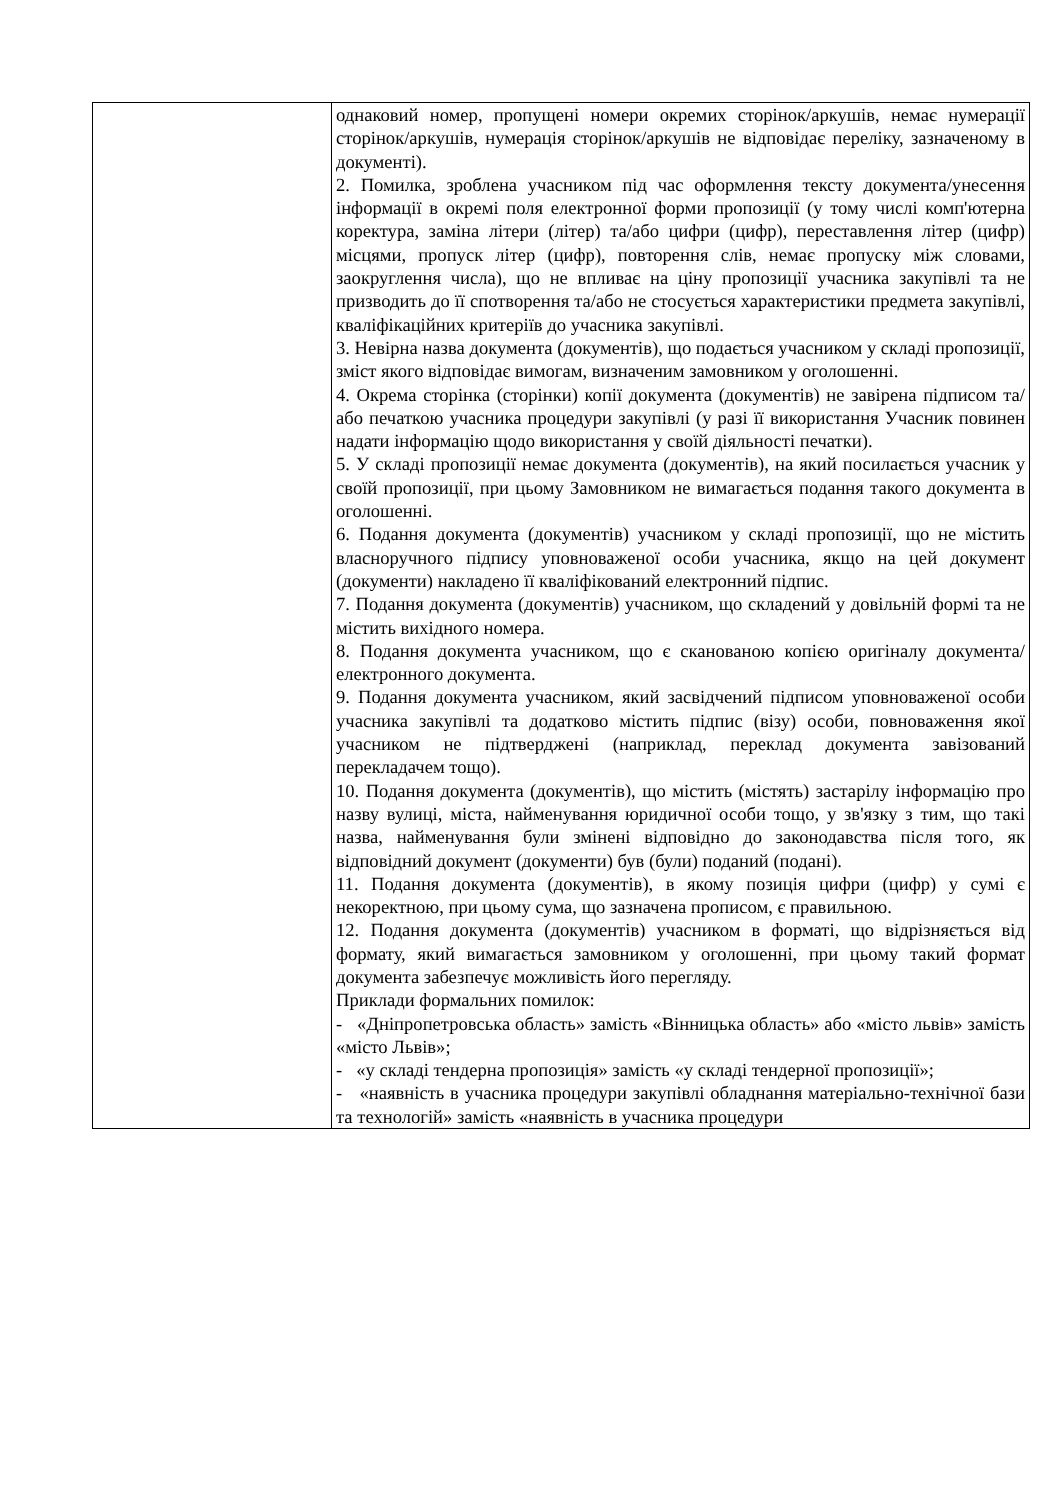| | однаковий номер, пропущені номери окремих сторінок/аркушів, немає нумерації сторінок/аркушів, нумерація сторінок/аркушів не відповідає переліку, зазначеному в документі). 2. Помилка, зроблена учасником під час оформлення тексту документа/унесення інформації в окремі поля електронної форми пропозиції (у тому числі комп'ютерна коректура, заміна літери (літер) та/або цифри (цифр), переставлення літер (цифр) місцями, пропуск літер (цифр), повторення слів, немає пропуску між словами, заокруглення числа), що не впливає на ціну пропозиції учасника закупівлі та не призводить до її спотворення та/або не стосується характеристики предмета закупівлі, кваліфікаційних критеріїв до учасника закупівлі. 3. Невірна назва документа (документів), що подається учасником у складі пропозиції, зміст якого відповідає вимогам, визначеним замовником у оголошенні. 4. Окрема сторінка (сторінки) копії документа (документів) не завірена підписом та/або печаткою учасника процедури закупівлі (у разі її використання Учасник повинен надати інформацію щодо використання у своїй діяльності печатки). 5. У складі пропозиції немає документа (документів), на який посилається учасник у своїй пропозиції, при цьому Замовником не вимагається подання такого документа в оголошенні. 6. Подання документа (документів) учасником у складі пропозиції, що не містить власноручного підпису уповноваженої особи учасника, якщо на цей документ (документи) накладено її кваліфікований електронний підпис. 7. Подання документа (документів) учасником, що складений у довільній формі та не містить вихідного номера. 8. Подання документа учасником, що є сканованою копією оригіналу документа/електронного документа. 9. Подання документа учасником, який засвідчений підписом уповноваженої особи учасника закупівлі та додатково містить підпис (візу) особи, повноваження якої учасником не підтверджені (наприклад, переклад документа завізований перекладачем тощо). 10. Подання документа (документів), що містить (містять) застарілу інформацію про назву вулиці, міста, найменування юридичної особи тощо, у зв'язку з тим, що такі назва, найменування були змінені відповідно до законодавства після того, як відповідний документ (документи) був (були) поданий (подані). 11. Подання документа (документів), в якому позиція цифри (цифр) у сумі є некоректною, при цьому сума, що зазначена прописом, є правильною. 12. Подання документа (документів) учасником в форматі, що відрізняється від формату, який вимагається замовником у оголошенні, при цьому такий формат документа забезпечує можливість його перегляду. Приклади формальних помилок: - «Дніпропетровська область» замість «Вінницька область» або «місто львів» замість «місто Львів»; - «у складі тендерна пропозиція» замість «у складі тендерної пропозиції»; - «наявність в учасника процедури закупівлі обладнання матеріально-технічної бази та технологій» замість «наявність в учасника процедури |